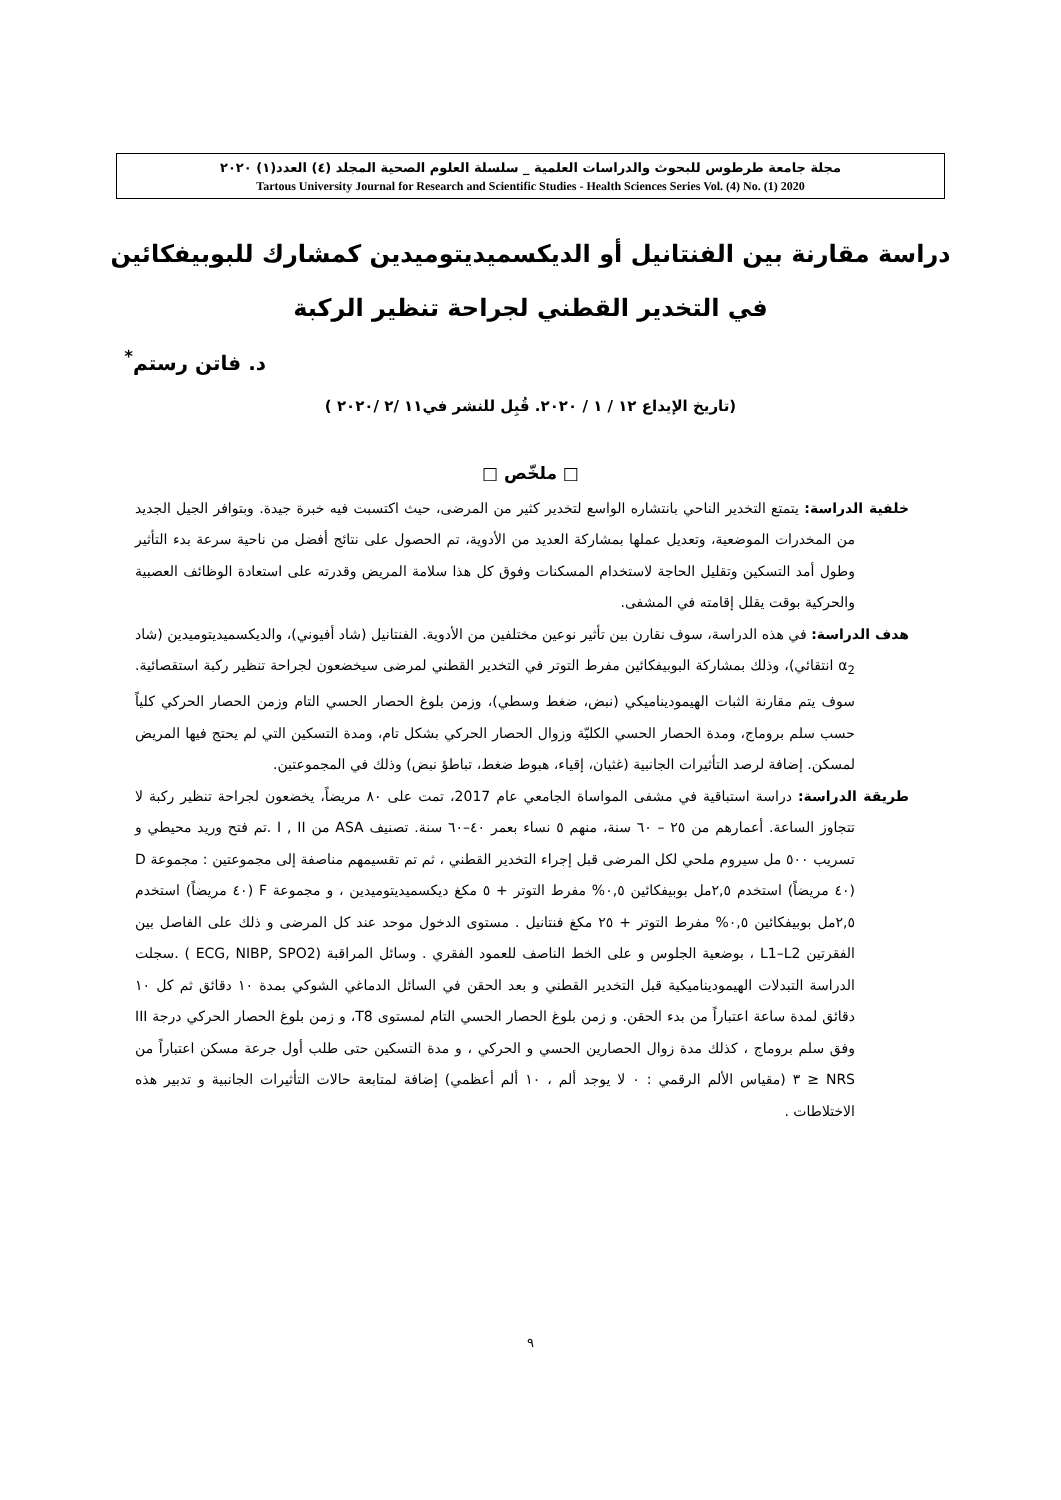مجلة جامعة طرطوس للبحوث والدراسات العلمية _ سلسلة العلوم الصحية المجلد (٤) العدد(١) ٢٠٢٠
Tartous University Journal for Research and Scientific Studies - Health Sciences Series Vol. (4) No. (1) 2020
دراسة مقارنة بين الفنتانيل أو الديكسميديتوميدين كمشارك للبوبيفكائين
في التخدير القطني لجراحة تنظير الركبة
د. فاتن رستم<sup>*</sup>
(تاريخ الإيداع ١٢ / ١ / ٢٠٢٠. قُبِل للنشر في١١ /٢ /٢٠٢٠ )
□ ملخّص □
خلفية الدراسة: يتمتع التخدير الناحي بانتشاره الواسع لتخدير كثير من المرضى، حيث اكتسبت فيه خبرة جيدة. وبتوافر الجيل الجديد من المخدرات الموضعية، وتعديل عملها بمشاركة العديد من الأدوية، تم الحصول على نتائج أفضل من ناحية سرعة بدء التأثير وطول أمد التسكين وتقليل الحاجة لاستخدام المسكنات وفوق كل هذا سلامة المريض وقدرته على استعادة الوظائف العصبية والحركية بوقت يقلل إقامته في المشفى.
هدف الدراسة: في هذه الدراسة، سوف نقارن بين تأثير نوعين مختلفين من الأدوية. الفنتانيل (شاد أفيوني)، والديكسميديتوميدين (شاد α<sub>2</sub> انتقائي)، وذلك بمشاركة البوبيفكائين مفرط التوتر في التخدير القطني لمرضى سيخضعون لجراحة تنظير ركبة استقصائية. سوف يتم مقارنة الثبات الهيموديناميكي (نبض، ضغط وسطي)، وزمن بلوغ الحصار الحسي التام وزمن الحصار الحركي كلياً حسب سلم بروماج، ومدة الحصار الحسي الكليّة وزوال الحصار الحركي بشكل تام، ومدة التسكين التي لم يحتج فيها المريض لمسكن. إضافة لرصد التأثيرات الجانبية (غثيان، إقياء، هبوط ضغط، تباطؤ نبض) وذلك في المجموعتين.
طريقة الدراسة: دراسة استباقية في مشفى المواساة الجامعي عام 2017، تمت على ٨٠ مريضاً، يخضعون لجراحة تنظير ركبة لا تتجاوز الساعة. أعمارهم من ٢٥ – ٦٠ سنة، منهم ٥ نساء بعمر ٤٠–٦٠ سنة. تصنيف ASA من I , II .تم فتح وريد محيطي و تسريب ٥٠٠ مل سيروم ملحي لكل المرضى قبل إجراء التخدير القطني ، ثم تم تقسيمهم مناصفة إلى مجموعتين : مجموعة D (٤٠ مريضاً) استخدم ٢,٥مل بوبيفكائين ٠,٥% مفرط التوتر + ٥ مكغ ديكسميديتوميدين ، و مجموعة F (٤٠ مريضاً) استخدم ٢,٥مل بوبيفكائين ٠,٥% مفرط التوتر + ٢٥ مكغ فنتانيل . مستوى الدخول موحد عند كل المرضى و ذلك على الفاصل بين الفقرتين L1–L2 ، بوضعية الجلوس و على الخط الناصف للعمود الفقري . وسائل المراقبة (ECG, NIBP, SPO2 ) .سجلت الدراسة التبدلات الهيموديناميكية قبل التخدير القطني و بعد الحقن في السائل الدماغي الشوكي بمدة ١٠ دقائق ثم كل ١٠ دقائق لمدة ساعة اعتباراً من بدء الحقن. و زمن بلوغ الحصار الحسي التام لمستوى T8، و زمن بلوغ الحصار الحركي درجة III وفق سلم بروماج ، كذلك مدة زوال الحصارين الحسي و الحركي ، و مدة التسكين حتى طلب أول جرعة مسكن اعتباراً من NRS ≤ ٣ (مقياس الألم الرقمي : ٠ لا يوجد ألم ، ١٠ ألم أعظمي) إضافة لمتابعة حالات التأثيرات الجانبية و تدبير هذه الاختلاطات .
٩